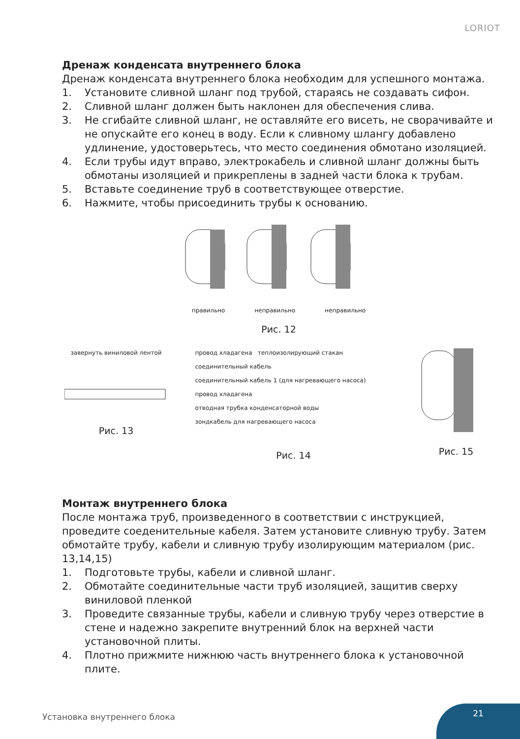LORIOT
Дренаж конденсата внутреннего блока
Дренаж конденсата внутреннего блока необходим для успешного монтажа.
1. Установите сливной шланг под трубой, стараясь не создавать сифон.
2. Сливной шланг должен быть наклонен для обеспечения слива.
3. Не сгибайте сливной шланг, не оставляйте его висеть, не сворачивайте и не опускайте его конец в воду. Если к сливному шлангу добавлено удлинение, удостоверьтесь, что место соединения обмотано изоляцией.
4. Если трубы идут вправо, электрокабель и сливной шланг должны быть обмотаны изоляцией и прикреплены в задней части блока к трубам.
5. Вставьте соединение труб в соответствующее отверстие.
6. Нажмите, чтобы присоединить трубы к основанию.
правильно неправильно неправильно
Рис. 12
завернуть виниловой лентой
Рис. 13
провод хладагена теплоизолирующий стакан
соединительный кабель
соединительный кабель 1 (для нагревающего насоса) провод хладагена
отводная трубка конденсаторной воды
зондкабель для нагревающего насоса
Рис. 14
Рис. 15
Монтаж внутреннего блока
После монтажа труб, произведенного в соответствии с инструкцией, проведите соеденительные кабеля. Затем установите сливную трубу. Затем обмотайте трубу, кабели и сливную трубу изолирующим материалом (рис. 13,14,15)
1. Подготовьте трубы, кабели и сливной шланг.
2. Обмотайте соединительные части труб изоляцией, защитив сверху виниловой пленкой
3. Проведите связанные трубы, кабели и сливную трубу через отверстие в стене и надежно закрепите внутренний блок на верхней части установочной плиты.
4. Плотно прижмите нижнюю часть внутреннего блока к установочной плите.
Установка внутреннего блока
21